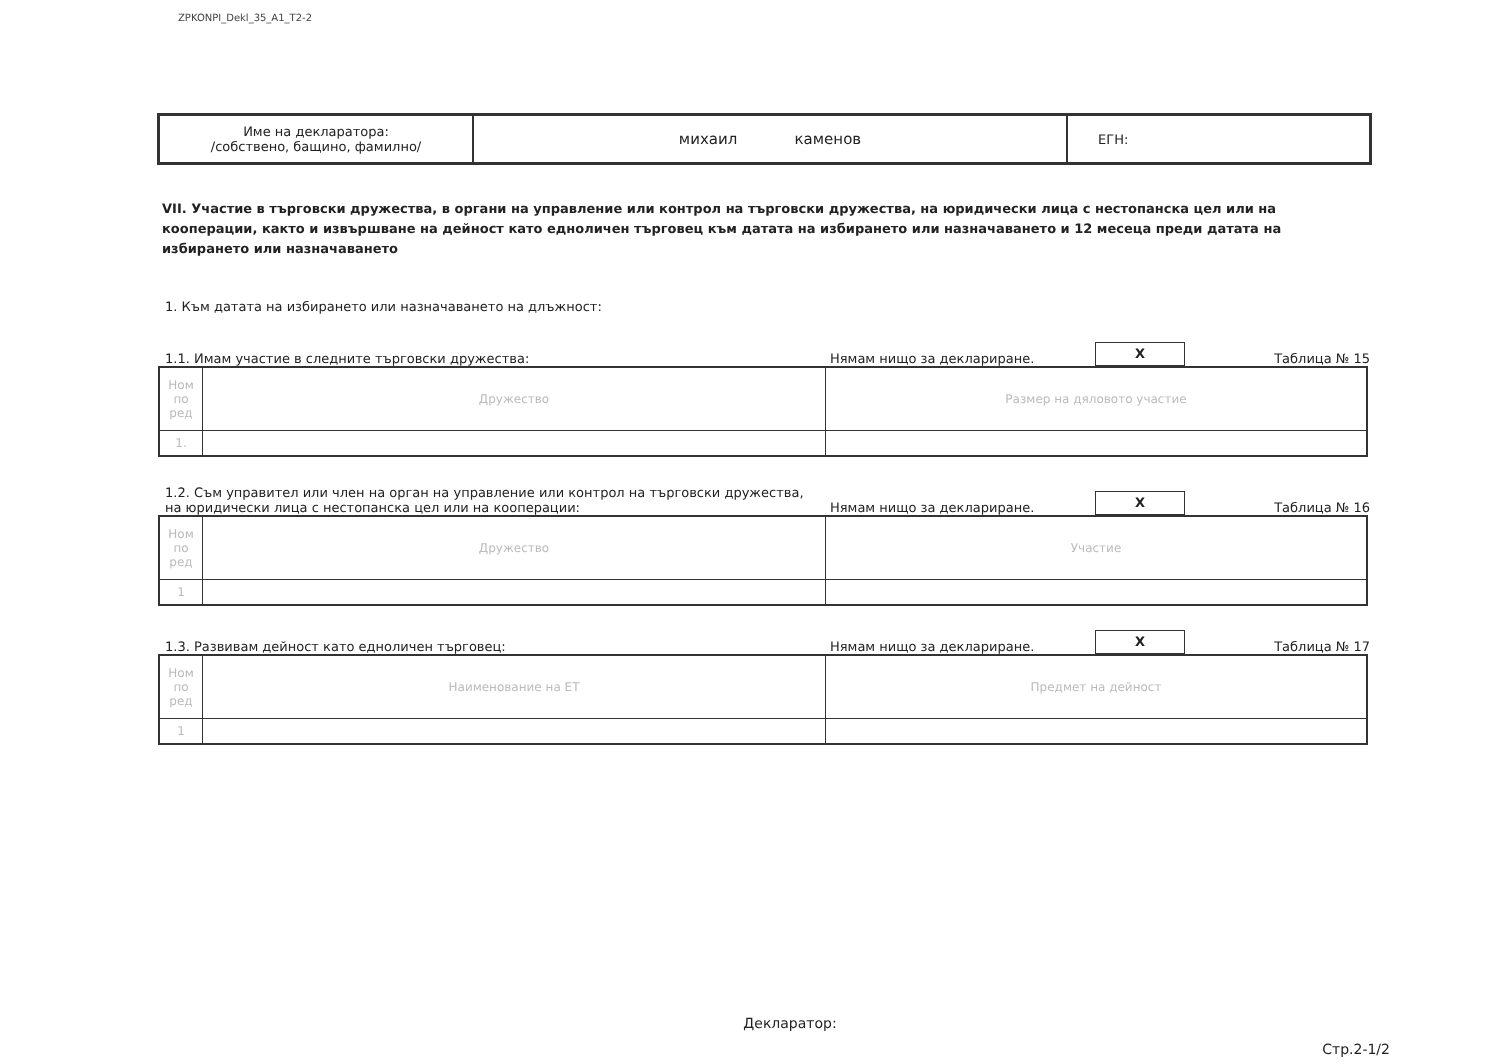ZPKONPI_Dekl_35_A1_T2-2
| Име на декларатора: /собствено, бащино, фамилно/ | михаил каменов | ЕГН: |
VII. Участие в търговски дружества, в органи на управление или контрол на търговски дружества, на юридически лица с нестопанска цел или на кооперации, както и извършване на дейност като едноличен търговец към датата на избирането или назначаването и 12 месеца преди датата на избирането или назначаването
1. Към датата на избирането или назначаването на длъжност:
1.1. Имам участие в следните търговски дружества:
Нямам нищо за деклариране.
X
Таблица № 15
| Ном по ред | Дружество | Размер на дяловото участие |
| 1. | | |
1.2. Съм управител или член на орган на управление или контрол на търговски дружества,
на юридически лица с нестопанска цел или на кооперации:
Нямам нищо за деклариране.
X
Таблица № 16
| Ном по ред | Дружество | Участие |
| 1 | | |
1.3. Развивам дейност като едноличен търговец:
Нямам нищо за деклариране.
X
Таблица № 17
| Ном по ред | Наименование на ЕТ | Предмет на дейност |
| 1 | | |
Декларатор:
Стр.2-1/2